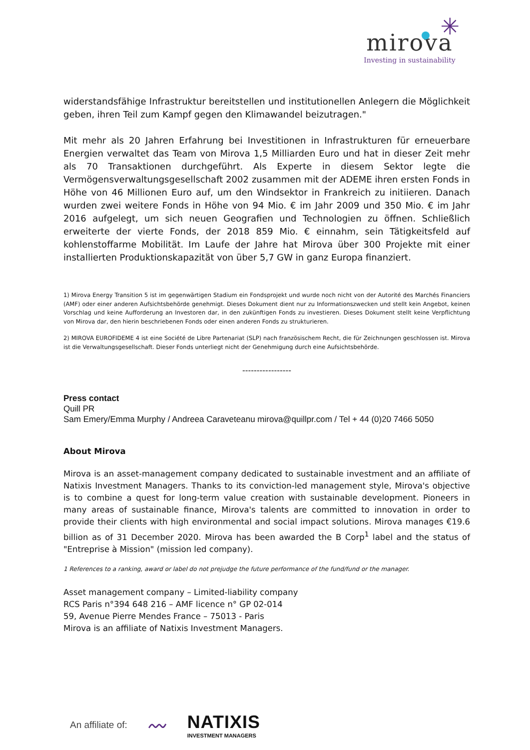✳
mirova
Investing in sustainability
widerstandsfähige Infrastruktur bereitstellen und institutionellen Anlegern die Möglichkeit geben, ihren Teil zum Kampf gegen den Klimawandel beizutragen."
Mit mehr als 20 Jahren Erfahrung bei Investitionen in Infrastrukturen für erneuerbare Energien verwaltet das Team von Mirova 1,5 Milliarden Euro und hat in dieser Zeit mehr als 70 Transaktionen durchgeführt. Als Experte in diesem Sektor legte die Vermögensverwaltungsgesellschaft 2002 zusammen mit der ADEME ihren ersten Fonds in Höhe von 46 Millionen Euro auf, um den Windsektor in Frankreich zu initiieren. Danach wurden zwei weitere Fonds in Höhe von 94 Mio. € im Jahr 2009 und 350 Mio. € im Jahr 2016 aufgelegt, um sich neuen Geografien und Technologien zu öffnen. Schließlich erweiterte der vierte Fonds, der 2018 859 Mio. € einnahm, sein Tätigkeitsfeld auf kohlenstoffarme Mobilität. Im Laufe der Jahre hat Mirova über 300 Projekte mit einer installierten Produktionskapazität von über 5,7 GW in ganz Europa finanziert.
1) Mirova Energy Transition 5 ist im gegenwärtigen Stadium ein Fondsprojekt und wurde noch nicht von der Autorité des Marchés Financiers (AMF) oder einer anderen Aufsichtsbehörde genehmigt. Dieses Dokument dient nur zu Informationszwecken und stellt kein Angebot, keinen Vorschlag und keine Aufforderung an Investoren dar, in den zukünftigen Fonds zu investieren. Dieses Dokument stellt keine Verpflichtung von Mirova dar, den hierin beschriebenen Fonds oder einen anderen Fonds zu strukturieren.
2) MIROVA EUROFIDEME 4 ist eine Société de Libre Partenariat (SLP) nach französischem Recht, die für Zeichnungen geschlossen ist. Mirova ist die Verwaltungsgesellschaft. Dieser Fonds unterliegt nicht der Genehmigung durch eine Aufsichtsbehörde.
-----------------
Press contact
Quill PR
Sam Emery/Emma Murphy / Andreea Caraveteanu mirova@quillpr.com / Tel + 44 (0)20 7466 5050
About Mirova
Mirova is an asset-management company dedicated to sustainable investment and an affiliate of Natixis Investment Managers. Thanks to its conviction-led management style, Mirova's objective is to combine a quest for long-term value creation with sustainable development. Pioneers in many areas of sustainable finance, Mirova's talents are committed to innovation in order to provide their clients with high environmental and social impact solutions. Mirova manages €19.6 billion as of 31 December 2020. Mirova has been awarded the B Corp<sup>1</sup> label and the status of "Entreprise à Mission" (mission led company).
1 References to a ranking, award or label do not prejudge the future performance of the fund/fund or the manager.
Asset management company – Limited-liability company
RCS Paris n°394 648 216 – AMF licence n° GP 02-014
59, Avenue Pierre Mendes France – 75013 - Paris
Mirova is an affiliate of Natixis Investment Managers.
An affiliate of: 〰
NATIXIS
INVESTMENT MANAGERS